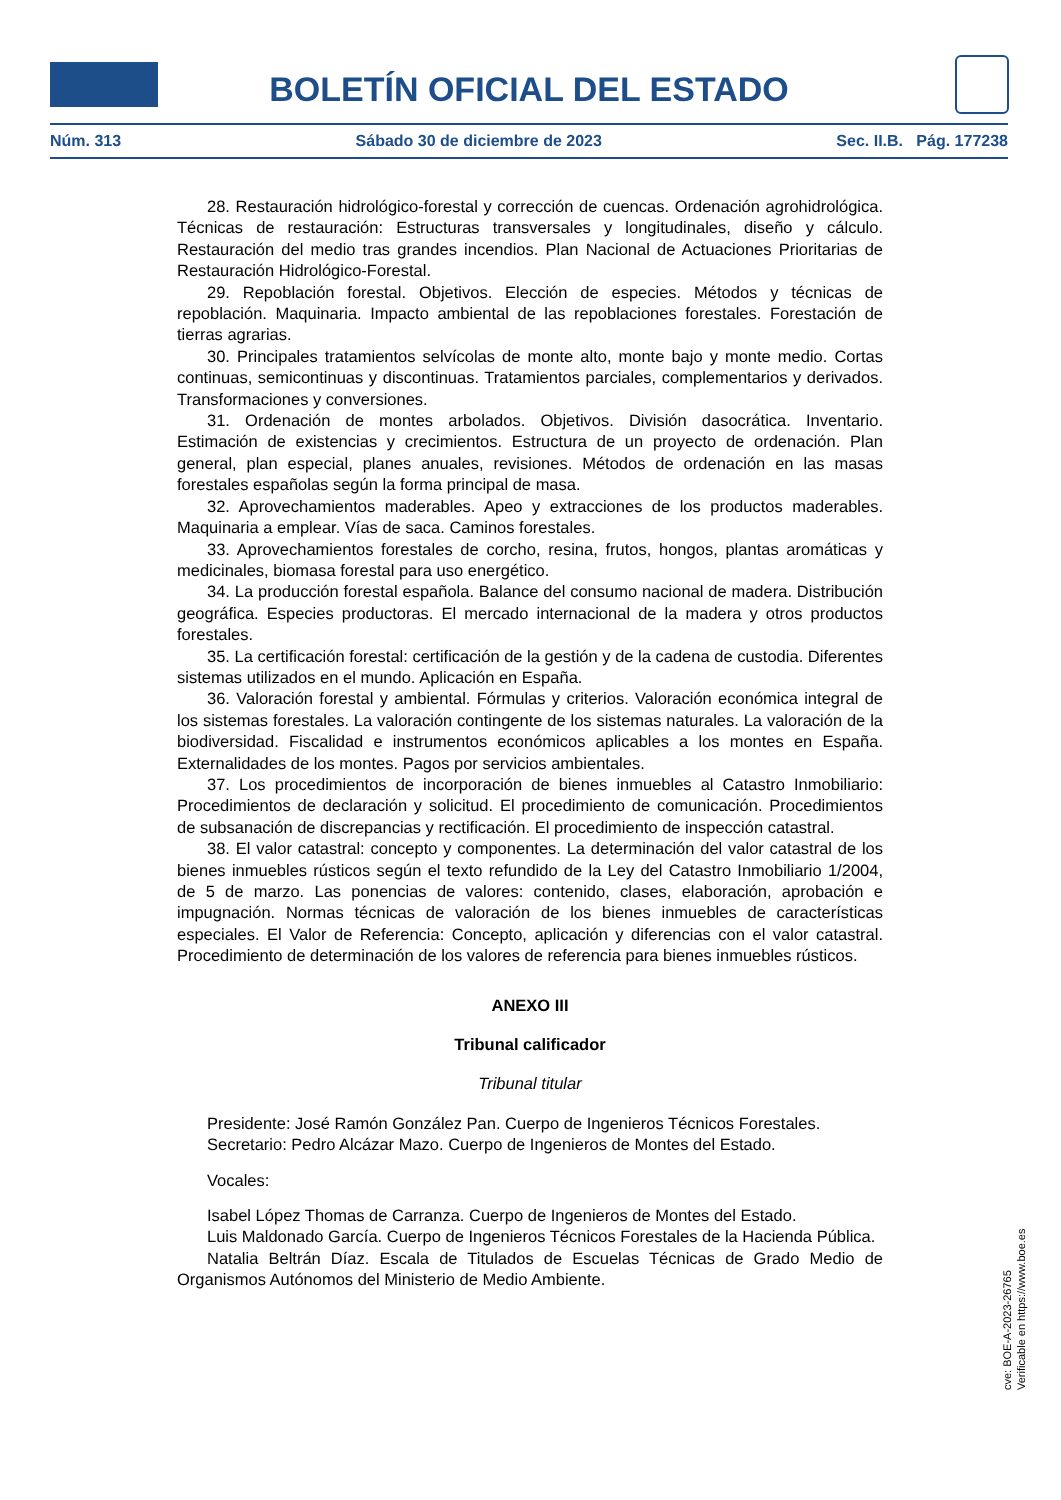BOLETÍN OFICIAL DEL ESTADO
Núm. 313 Sábado 30 de diciembre de 2023 Sec. II.B. Pág. 177238
28. Restauración hidrológico-forestal y corrección de cuencas. Ordenación agrohidrológica. Técnicas de restauración: Estructuras transversales y longitudinales, diseño y cálculo. Restauración del medio tras grandes incendios. Plan Nacional de Actuaciones Prioritarias de Restauración Hidrológico-Forestal.
29. Repoblación forestal. Objetivos. Elección de especies. Métodos y técnicas de repoblación. Maquinaria. Impacto ambiental de las repoblaciones forestales. Forestación de tierras agrarias.
30. Principales tratamientos selvícolas de monte alto, monte bajo y monte medio. Cortas continuas, semicontinuas y discontinuas. Tratamientos parciales, complementarios y derivados. Transformaciones y conversiones.
31. Ordenación de montes arbolados. Objetivos. División dasocrática. Inventario. Estimación de existencias y crecimientos. Estructura de un proyecto de ordenación. Plan general, plan especial, planes anuales, revisiones. Métodos de ordenación en las masas forestales españolas según la forma principal de masa.
32. Aprovechamientos maderables. Apeo y extracciones de los productos maderables. Maquinaria a emplear. Vías de saca. Caminos forestales.
33. Aprovechamientos forestales de corcho, resina, frutos, hongos, plantas aromáticas y medicinales, biomasa forestal para uso energético.
34. La producción forestal española. Balance del consumo nacional de madera. Distribución geográfica. Especies productoras. El mercado internacional de la madera y otros productos forestales.
35. La certificación forestal: certificación de la gestión y de la cadena de custodia. Diferentes sistemas utilizados en el mundo. Aplicación en España.
36. Valoración forestal y ambiental. Fórmulas y criterios. Valoración económica integral de los sistemas forestales. La valoración contingente de los sistemas naturales. La valoración de la biodiversidad. Fiscalidad e instrumentos económicos aplicables a los montes en España. Externalidades de los montes. Pagos por servicios ambientales.
37. Los procedimientos de incorporación de bienes inmuebles al Catastro Inmobiliario: Procedimientos de declaración y solicitud. El procedimiento de comunicación. Procedimientos de subsanación de discrepancias y rectificación. El procedimiento de inspección catastral.
38. El valor catastral: concepto y componentes. La determinación del valor catastral de los bienes inmuebles rústicos según el texto refundido de la Ley del Catastro Inmobiliario 1/2004, de 5 de marzo. Las ponencias de valores: contenido, clases, elaboración, aprobación e impugnación. Normas técnicas de valoración de los bienes inmuebles de características especiales. El Valor de Referencia: Concepto, aplicación y diferencias con el valor catastral. Procedimiento de determinación de los valores de referencia para bienes inmuebles rústicos.
ANEXO III
Tribunal calificador
Tribunal titular
Presidente: José Ramón González Pan. Cuerpo de Ingenieros Técnicos Forestales.
Secretario: Pedro Alcázar Mazo. Cuerpo de Ingenieros de Montes del Estado.
Vocales:
Isabel López Thomas de Carranza. Cuerpo de Ingenieros de Montes del Estado.
Luis Maldonado García. Cuerpo de Ingenieros Técnicos Forestales de la Hacienda Pública.
Natalia Beltrán Díaz. Escala de Titulados de Escuelas Técnicas de Grado Medio de Organismos Autónomos del Ministerio de Medio Ambiente.
cve: BOE-A-2023-26765
Verificable en https://www.boe.es